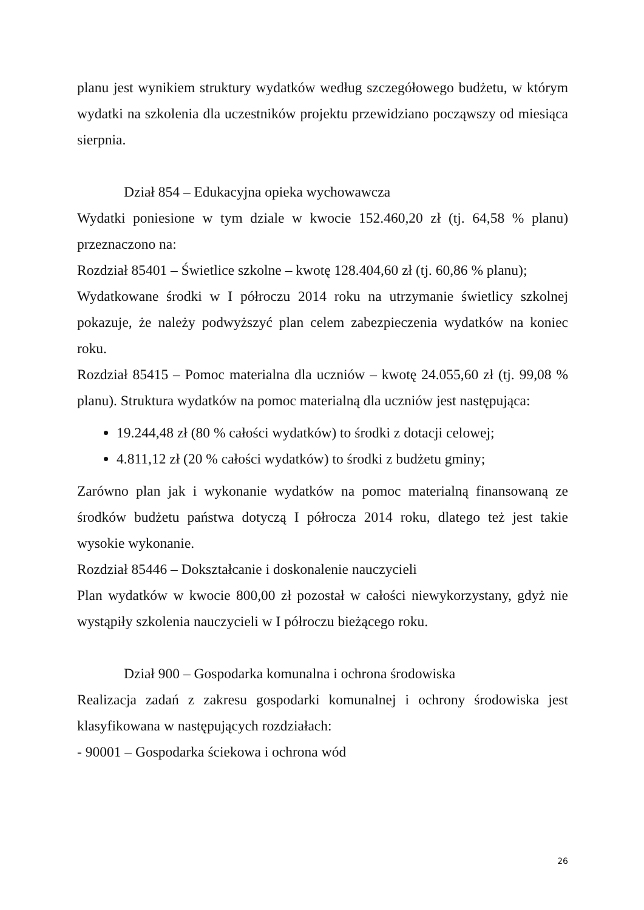planu jest wynikiem struktury wydatków według szczegółowego budżetu, w którym wydatki na szkolenia dla uczestników projektu przewidziano począwszy od miesiąca sierpnia.
Dział 854 – Edukacyjna opieka wychowawcza
Wydatki poniesione w tym dziale w kwocie 152.460,20 zł (tj. 64,58 % planu) przeznaczono na:
Rozdział 85401 – Świetlice szkolne – kwotę 128.404,60 zł (tj. 60,86 % planu);
Wydatkowane środki w I półroczu 2014 roku na utrzymanie świetlicy szkolnej pokazuje, że należy podwyższyć plan celem zabezpieczenia wydatków na koniec roku.
Rozdział 85415 – Pomoc materialna dla uczniów – kwotę 24.055,60 zł (tj. 99,08 % planu). Struktura wydatków na pomoc materialną dla uczniów jest następująca:
19.244,48 zł (80 % całości wydatków) to środki z dotacji celowej;
4.811,12 zł (20 % całości wydatków) to środki z budżetu gminy;
Zarówno plan jak i wykonanie wydatków na pomoc materialną finansowaną ze środków budżetu państwa dotyczą I półrocza 2014 roku, dlatego też jest takie wysokie wykonanie.
Rozdział 85446 – Dokształcanie i doskonalenie nauczycieli
Plan wydatków w kwocie 800,00 zł pozostał w całości niewykorzystany, gdyż nie wystąpiły szkolenia nauczycieli w I półroczu bieżącego roku.
Dział 900 – Gospodarka komunalna i ochrona środowiska
Realizacja zadań z zakresu gospodarki komunalnej i ochrony środowiska jest klasyfikowana w następujących rozdziałach:
- 90001 – Gospodarka ściekowa i ochrona wód
26